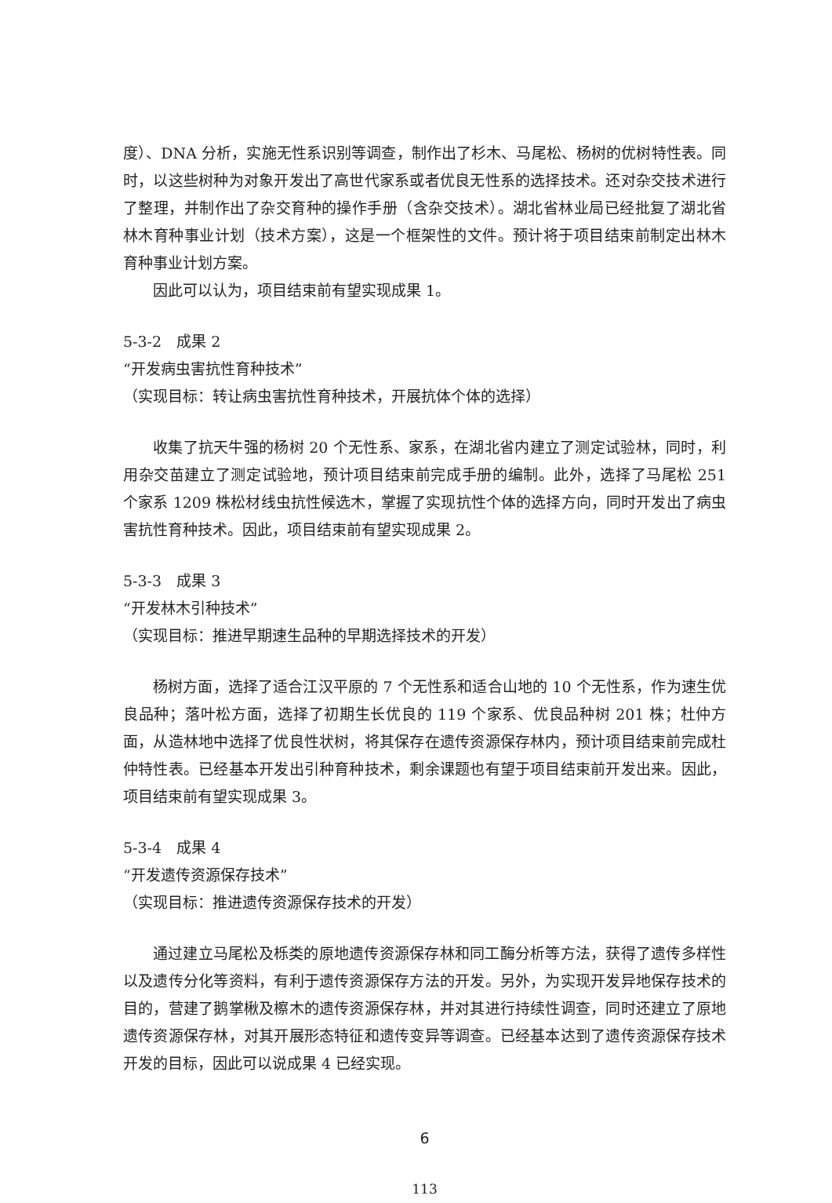度）、DNA 分析，实施无性系识别等调查，制作出了杉木、马尾松、杨树的优树特性表。同时，以这些树种为对象开发出了高世代家系或者优良无性系的选择技术。还对杂交技术进行了整理，并制作出了杂交育种的操作手册（含杂交技术）。湖北省林业局已经批复了湖北省林木育种事业计划（技术方案），这是一个框架性的文件。预计将于项目结束前制定出林木育种事业计划方案。
因此可以认为，项目结束前有望实现成果 1。
5-3-2　成果 2
“开发病虫害抗性育种技术”
（实现目标：转让病虫害抗性育种技术，开展抗体个体的选择）
收集了抗天牛强的杨树 20 个无性系、家系，在湖北省内建立了测定试验林，同时，利用杂交苗建立了测定试验地，预计项目结束前完成手册的编制。此外，选择了马尾松 251 个家系 1209 株松材线虫抗性候选木，掌握了实现抗性个体的选择方向，同时开发出了病虫害抗性育种技术。因此，项目结束前有望实现成果 2。
5-3-3　成果 3
“开发林木引种技术”
（实现目标：推进早期速生品种的早期选择技术的开发）
杨树方面，选择了适合江汉平原的 7 个无性系和适合山地的 10 个无性系，作为速生优良品种；落叶松方面，选择了初期生长优良的 119 个家系、优良品种树 201 株；杜仲方面，从造林地中选择了优良性状树，将其保存在遗传资源保存林内，预计项目结束前完成杜仲特性表。已经基本开发出引种育种技术，剩余课题也有望于项目结束前开发出来。因此，项目结束前有望实现成果 3。
5-3-4　成果 4
“开发遗传资源保存技术”
（实现目标：推进遗传资源保存技术的开发）
通过建立马尾松及栎类的原地遗传资源保存林和同工酶分析等方法，获得了遗传多样性以及遗传分化等资料，有利于遗传资源保存方法的开发。另外，为实现开发异地保存技术的目的，营建了鹅掌楸及檫木的遗传资源保存林，并对其进行持续性调查，同时还建立了原地遗传资源保存林，对其开展形态特征和遗传变异等调查。已经基本达到了遗传资源保存技术开发的目标，因此可以说成果 4 已经实现。
6
113